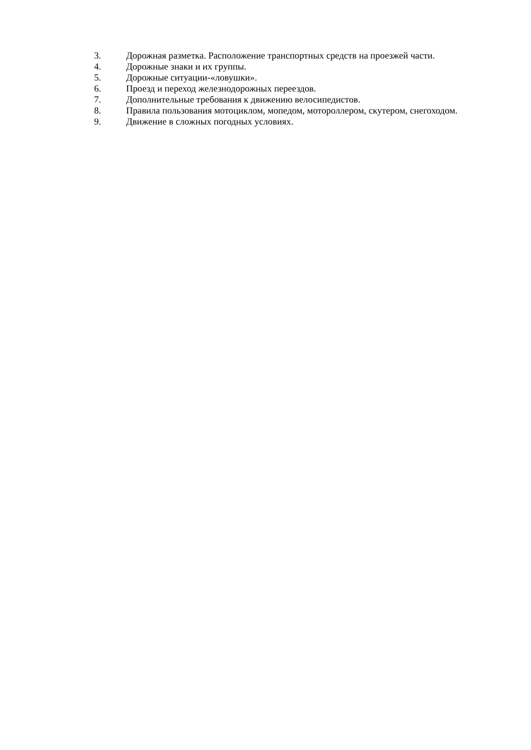3. Дорожная разметка. Расположение транспортных средств на проезжей части.
4. Дорожные знаки и их группы.
5. Дорожные ситуации-«ловушки».
6. Проезд и переход железнодорожных переездов.
7. Дополнительные требования к движению велосипедистов.
8. Правила пользования мотоциклом, мопедом, мотороллером, скутером, снегоходом.
9. Движение в сложных погодных условиях.